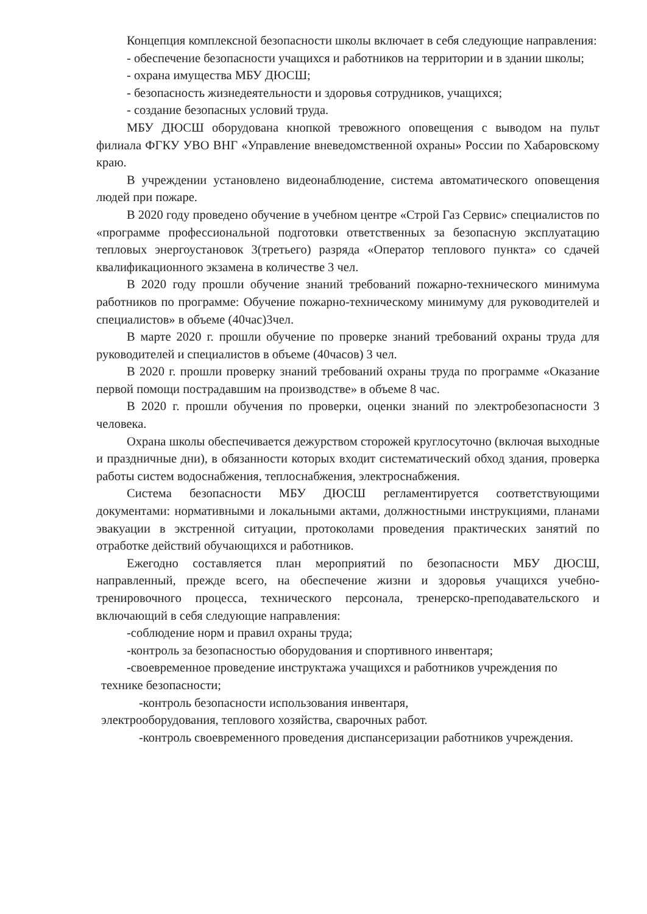Концепция комплексной безопасности школы включает в себя следующие направления:
- обеспечение безопасности учащихся и работников на территории и в здании школы;
- охрана имущества МБУ ДЮСШ;
- безопасность жизнедеятельности и здоровья сотрудников, учащихся;
- создание безопасных условий труда.
МБУ ДЮСШ оборудована кнопкой тревожного оповещения с выводом на пульт филиала ФГКУ УВО ВНГ «Управление вневедомственной охраны» России по Хабаровскому краю.
В учреждении установлено видеонаблюдение, система автоматического оповещения людей при пожаре.
В 2020 году проведено обучение в учебном центре «Строй Газ Сервис» специалистов по «программе профессиональной подготовки ответственных за безопасную эксплуатацию тепловых энергоустановок 3(третьего) разряда «Оператор теплового пункта» со сдачей квалификационного экзамена в количестве 3 чел.
В 2020 году прошли обучение знаний требований пожарно-технического минимума работников по программе: Обучение пожарно-техническому минимуму для руководителей и специалистов» в объеме (40час)3чел.
В марте 2020 г. прошли обучение по проверке знаний требований охраны труда для руководителей и специалистов в объеме (40часов) 3 чел.
В 2020 г. прошли проверку знаний требований охраны труда по программе «Оказание первой помощи пострадавшим на производстве» в объеме 8 час.
В 2020 г. прошли обучения по проверки, оценки знаний по электробезопасности 3 человека.
Охрана школы обеспечивается дежурством сторожей круглосуточно (включая выходные и праздничные дни), в обязанности которых входит систематический обход здания, проверка работы систем водоснабжения, теплоснабжения, электроснабжения.
Система безопасности МБУ ДЮСШ регламентируется соответствующими документами: нормативными и локальными актами, должностными инструкциями, планами эвакуации в экстренной ситуации, протоколами проведения практических занятий по отработке действий обучающихся и работников.
Ежегодно составляется план мероприятий по безопасности МБУ ДЮСШ, направленный, прежде всего, на обеспечение жизни и здоровья учащихся учебно-тренировочного процесса, технического персонала, тренерско-преподавательского и включающий в себя следующие направления:
-соблюдение норм и правил охраны труда;
-контроль за безопасностью оборудования и спортивного инвентаря;
-своевременное проведение инструктажа учащихся и работников учреждения по технике безопасности;
-контроль безопасности использования инвентаря,
электрооборудования, теплового хозяйства, сварочных работ.
-контроль своевременного проведения диспансеризации работников учреждения.